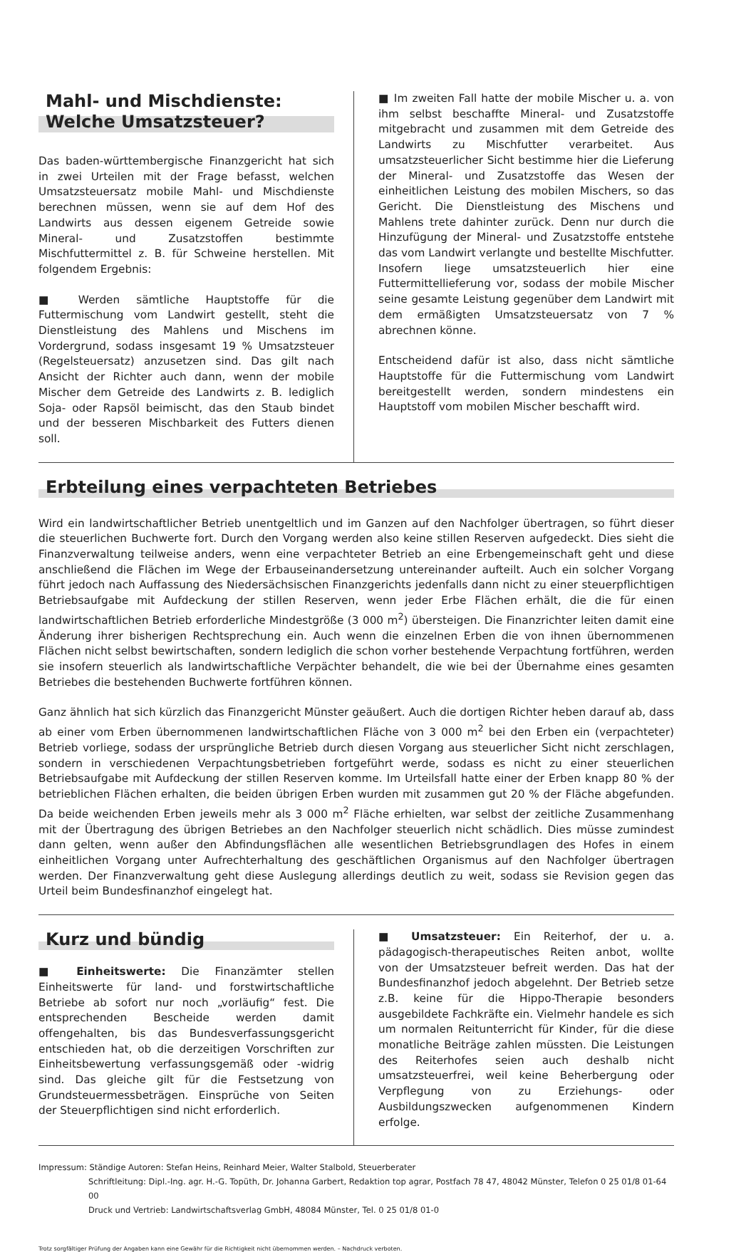Mahl- und Mischdienste:
Welche Umsatzsteuer?
Das baden-württembergische Finanzgericht hat sich in zwei Urteilen mit der Frage befasst, welchen Umsatzsteuersatz mobile Mahl- und Mischdienste berechnen müssen, wenn sie auf dem Hof des Landwirts aus dessen eigenem Getreide sowie Mineral- und Zusatzstoffen bestimmte Mischfuttermittel z. B. für Schweine herstellen. Mit folgendem Ergebnis:
■ Werden sämtliche Hauptstoffe für die Futtermischung vom Landwirt gestellt, steht die Dienstleistung des Mahlens und Mischens im Vordergrund, sodass insgesamt 19 % Umsatzsteuer (Regelsteuersatz) anzusetzen sind. Das gilt nach Ansicht der Richter auch dann, wenn der mobile Mischer dem Getreide des Landwirts z. B. lediglich Soja- oder Rapsöl beimischt, das den Staub bindet und der besseren Mischbarkeit des Futters dienen soll.
■ Im zweiten Fall hatte der mobile Mischer u. a. von ihm selbst beschaffte Mineral- und Zusatzstoffe mitgebracht und zusammen mit dem Getreide des Landwirts zu Mischfutter verarbeitet. Aus umsatzsteuerlicher Sicht bestimme hier die Lieferung der Mineral- und Zusatzstoffe das Wesen der einheitlichen Leistung des mobilen Mischers, so das Gericht. Die Dienstleistung des Mischens und Mahlens trete dahinter zurück. Denn nur durch die Hinzufügung der Mineral- und Zusatzstoffe entstehe das vom Landwirt verlangte und bestellte Mischfutter. Insofern liege umsatzsteuerlich hier eine Futtermittellieferung vor, sodass der mobile Mischer seine gesamte Leistung gegenüber dem Landwirt mit dem ermäßigten Umsatzsteuersatz von 7 % abrechnen könne.
Entscheidend dafür ist also, dass nicht sämtliche Hauptstoffe für die Futtermischung vom Landwirt bereitgestellt werden, sondern mindestens ein Hauptstoff vom mobilen Mischer beschafft wird.
Erbteilung eines verpachteten Betriebes
Wird ein landwirtschaftlicher Betrieb unentgeltlich und im Ganzen auf den Nachfolger übertragen, so führt dieser die steuerlichen Buchwerte fort. Durch den Vorgang werden also keine stillen Reserven aufgedeckt. Dies sieht die Finanzverwaltung teilweise anders, wenn eine verpachteter Betrieb an eine Erbengemeinschaft geht und diese anschließend die Flächen im Wege der Erbauseinandersetzung untereinander aufteilt. Auch ein solcher Vorgang führt jedoch nach Auffassung des Niedersächsischen Finanzgerichts jedenfalls dann nicht zu einer steuerpflichtigen Betriebsaufgabe mit Aufdeckung der stillen Reserven, wenn jeder Erbe Flächen erhält, die die für einen landwirtschaftlichen Betrieb erforderliche Mindestgröße (3 000 m<sup>2</sup>) übersteigen. Die Finanzrichter leiten damit eine Änderung ihrer bisherigen Rechtsprechung ein. Auch wenn die einzelnen Erben die von ihnen übernommenen Flächen nicht selbst bewirtschaften, sondern lediglich die schon vorher bestehende Verpachtung fortführen, werden sie insofern steuerlich als landwirtschaftliche Verpächter behandelt, die wie bei der Übernahme eines gesamten Betriebes die bestehenden Buchwerte fortführen können.
Ganz ähnlich hat sich kürzlich das Finanzgericht Münster geäußert. Auch die dortigen Richter heben darauf ab, dass ab einer vom Erben übernommenen landwirtschaftlichen Fläche von 3 000 m<sup>2</sup> bei den Erben ein (verpachteter) Betrieb vorliege, sodass der ursprüngliche Betrieb durch diesen Vorgang aus steuerlicher Sicht nicht zerschlagen, sondern in verschiedenen Verpachtungsbetrieben fortgeführt werde, sodass es nicht zu einer steuerlichen Betriebsaufgabe mit Aufdeckung der stillen Reserven komme. Im Urteilsfall hatte einer der Erben knapp 80 % der betrieblichen Flächen erhalten, die beiden übrigen Erben wurden mit zusammen gut 20 % der Fläche abgefunden. Da beide weichenden Erben jeweils mehr als 3 000 m<sup>2</sup> Fläche erhielten, war selbst der zeitliche Zusammenhang mit der Übertragung des übrigen Betriebes an den Nachfolger steuerlich nicht schädlich. Dies müsse zumindest dann gelten, wenn außer den Abfindungsflächen alle wesentlichen Betriebsgrundlagen des Hofes in einem einheitlichen Vorgang unter Aufrechterhaltung des geschäftlichen Organismus auf den Nachfolger übertragen werden. Der Finanzverwaltung geht diese Auslegung allerdings deutlich zu weit, sodass sie Revision gegen das Urteil beim Bundesfinanzhof eingelegt hat.
Kurz und bündig
■ Einheitswerte: Die Finanzämter stellen Einheitswerte für land- und forstwirtschaftliche Betriebe ab sofort nur noch „vorläufig“ fest. Die entsprechenden Bescheide werden damit offengehalten, bis das Bundesverfassungsgericht entschieden hat, ob die derzeitigen Vorschriften zur Einheitsbewertung verfassungsgemäß oder -widrig sind. Das gleiche gilt für die Festsetzung von Grundsteuermessbeträgen. Einsprüche von Seiten der Steuerpflichtigen sind nicht erforderlich.
■ Umsatzsteuer: Ein Reiterhof, der u. a. pädagogisch-therapeutisches Reiten anbot, wollte von der Umsatzsteuer befreit werden. Das hat der Bundesfinanzhof jedoch abgelehnt. Der Betrieb setze z.B. keine für die Hippo-Therapie besonders ausgebildete Fachkräfte ein. Vielmehr handele es sich um normalen Reitunterricht für Kinder, für die diese monatliche Beiträge zahlen müssten. Die Leistungen des Reiterhofes seien auch deshalb nicht umsatzsteuerfrei, weil keine Beherbergung oder Verpflegung von zu Erziehungs- oder Ausbildungszwecken aufgenommenen Kindern erfolge.
Impressum: Ständige Autoren: Stefan Heins, Reinhard Meier, Walter Stalbold, Steuerberater
Schriftleitung: Dipl.-Ing. agr. H.-G. Topüth, Dr. Johanna Garbert, Redaktion top agrar, Postfach 78 47, 48042 Münster, Telefon 0 25 01/8 01-64 00
Druck und Vertrieb: Landwirtschaftsverlag GmbH, 48084 Münster, Tel. 0 25 01/8 01-0
Trotz sorgfältiger Prüfung der Angaben kann eine Gewähr für die Richtigkeit nicht übernommen werden. – Nachdruck verboten.